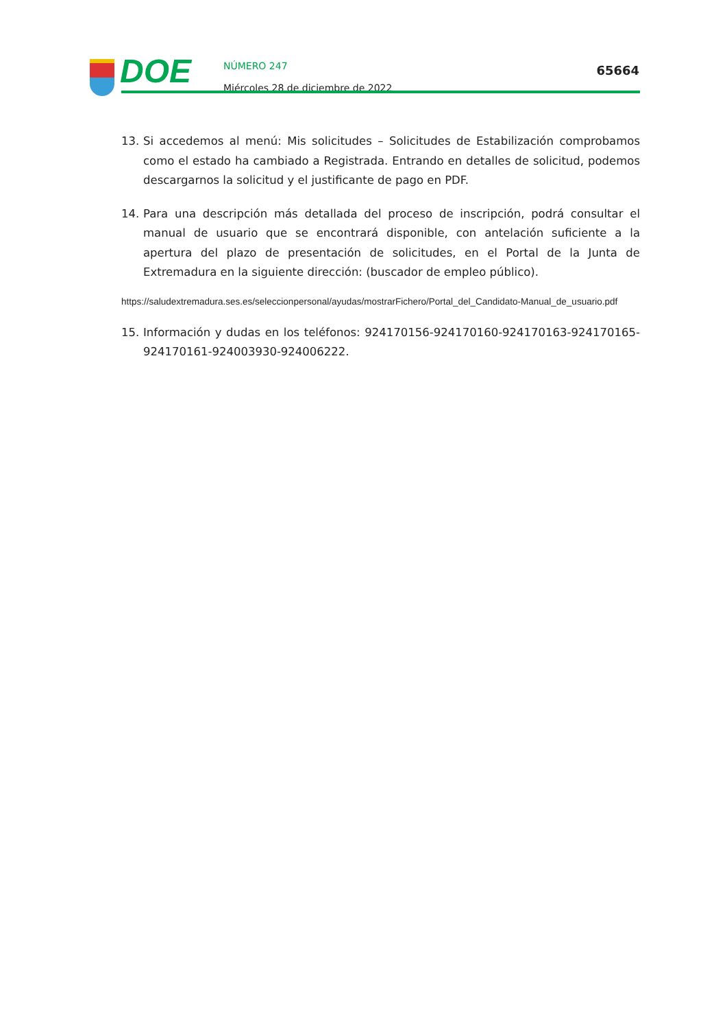DOE
NÚMERO 247
Miércoles 28 de diciembre de 2022
65664
13. Si accedemos al menú: Mis solicitudes – Solicitudes de Estabilización comprobamos como el estado ha cambiado a Registrada. Entrando en detalles de solicitud, podemos descargarnos la solicitud y el justificante de pago en PDF.
14. Para una descripción más detallada del proceso de inscripción, podrá consultar el manual de usuario que se encontrará disponible, con antelación suficiente a la apertura del plazo de presentación de solicitudes, en el Portal de la Junta de Extremadura en la siguiente dirección: (buscador de empleo público).
https://saludextremadura.ses.es/seleccionpersonal/ayudas/mostrarFichero/Portal_del_Candidato-Manual_de_usuario.pdf
15. Información y dudas en los teléfonos: 924170156-924170160-924170163-924170165-924170161-924003930-924006222.